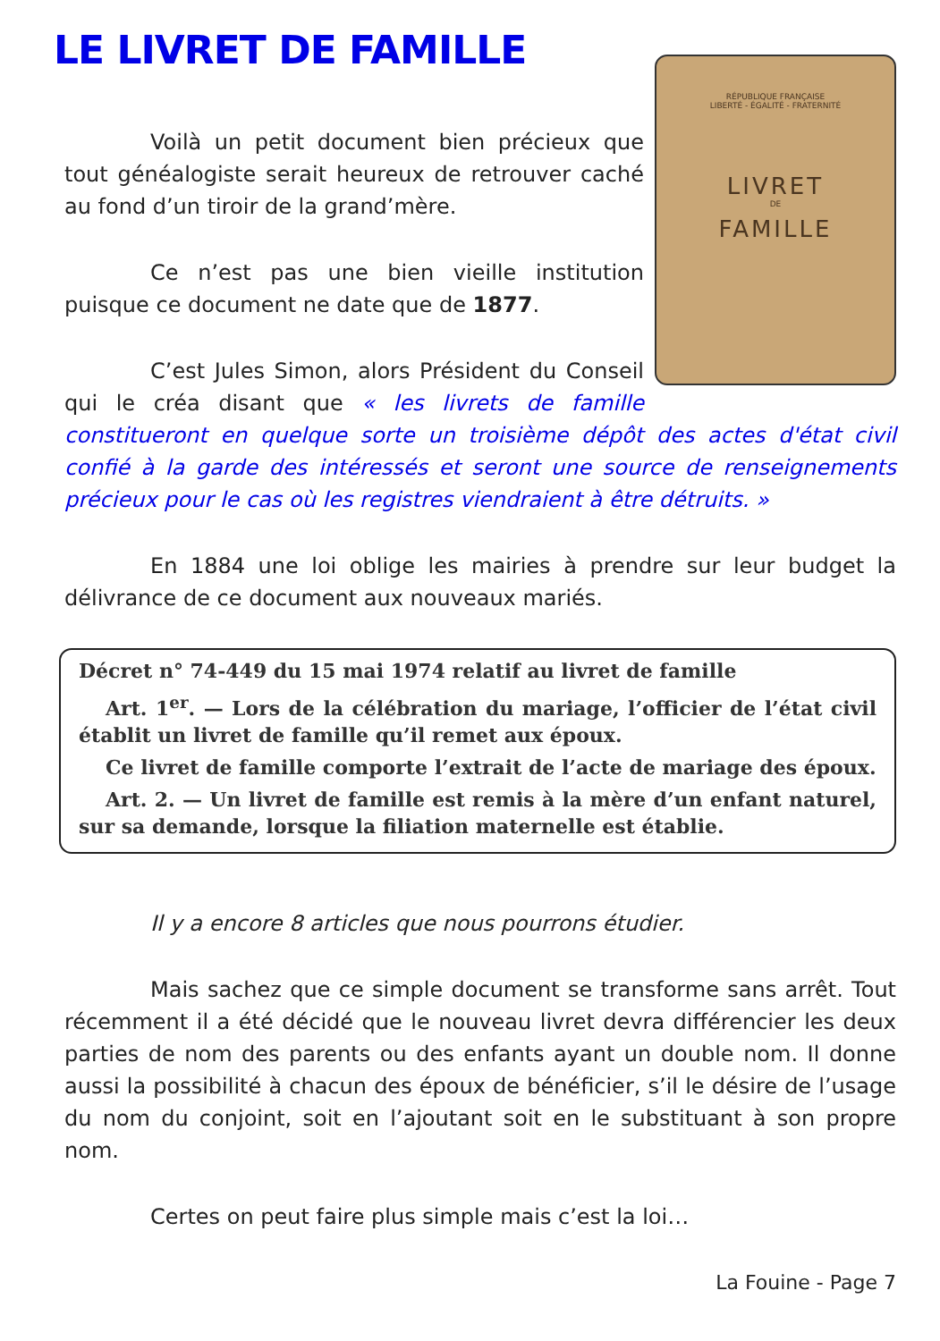LE LIVRET DE FAMILLE
RÉPUBLIQUE FRANÇAISE
LIBERTÉ - ÉGALITÉ - FRATERNITÉ
LIVRET
DE
FAMILLE
Voilà un petit document bien précieux que tout généalogiste serait heureux de retrouver caché au fond d’un tiroir de la grand’mère.
Ce n’est pas une bien vieille institution puisque ce document ne date que de 1877.
C’est Jules Simon, alors Président du Conseil qui le créa disant que « les livrets de famille constitueront en quelque sorte un troisième dépôt des actes d'état civil confié à la garde des intéressés et seront une source de renseignements précieux pour le cas où les registres viendraient à être détruits. »
En 1884 une loi oblige les mairies à prendre sur leur budget la délivrance de ce document aux nouveaux mariés.
Décret n° 74-449 du 15 mai 1974 relatif au livret de famille
Art. 1<sup>er</sup>. — Lors de la célébration du mariage, l’officier de l’état civil établit un livret de famille qu’il remet aux époux.
Ce livret de famille comporte l’extrait de l’acte de mariage des époux.
Art. 2. — Un livret de famille est remis à la mère d’un enfant naturel, sur sa demande, lorsque la filiation maternelle est établie.
Il y a encore 8 articles que nous pourrons étudier.
Mais sachez que ce simple document se transforme sans arrêt. Tout récemment il a été décidé que le nouveau livret devra différencier les deux parties de nom des parents ou des enfants ayant un double nom. Il donne aussi la possibilité à chacun des époux de bénéficier, s’il le désire de l’usage du nom du conjoint, soit en l’ajoutant soit en le substituant à son propre nom.
Certes on peut faire plus simple mais c’est la loi…
La Fouine - Page 7